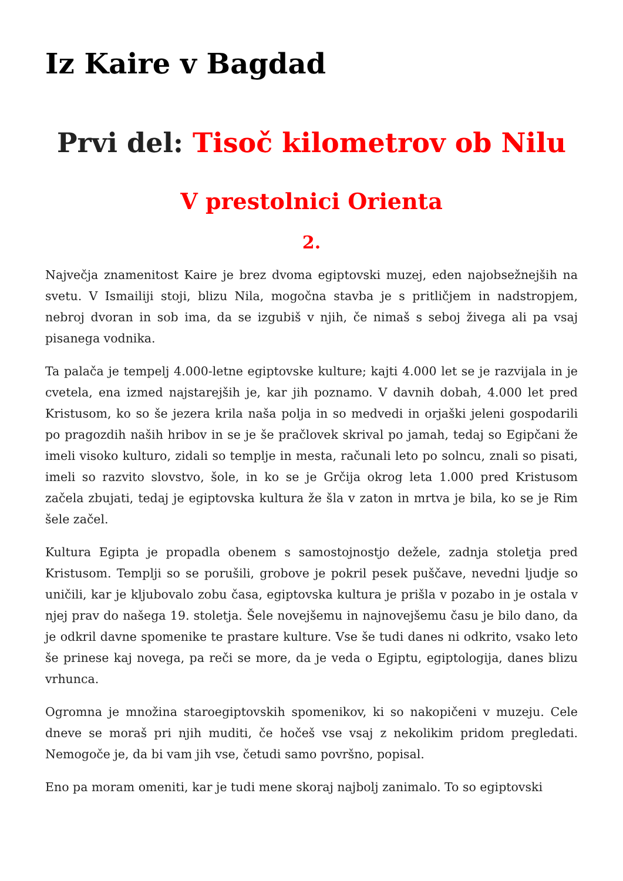Iz Kaire v Bagdad
Prvi del: Tisoč kilometrov ob Nilu
V prestolnici Orienta
2.
Največja znamenitost Kaire je brez dvoma egiptovski muzej, eden najobsežnejših na svetu. V Ismailiji stoji, blizu Nila, mogočna stavba je s pritličjem in nadstropjem, nebroj dvoran in sob ima, da se izgubiš v njih, če nimaš s seboj živega ali pa vsaj pisanega vodnika.
Ta palača je tempelj 4.000-letne egiptovske kulture; kajti 4.000 let se je razvijala in je cvetela, ena izmed najstarejših je, kar jih poznamo. V davnih dobah, 4.000 let pred Kristusom, ko so še jezera krila naša polja in so medvedi in orjaški jeleni gospodarili po pragozdih naših hribov in se je še pračlovek skrival po jamah, tedaj so Egipčani že imeli visoko kulturo, zidali so templje in mesta, računali leto po solncu, znali so pisati, imeli so razvito slovstvo, šole, in ko se je Grčija okrog leta 1.000 pred Kristusom začela zbujati, tedaj je egiptovska kultura že šla v zaton in mrtva je bila, ko se je Rim šele začel.
Kultura Egipta je propadla obenem s samostojnostjo dežele, zadnja stoletja pred Kristusom. Templji so se porušili, grobove je pokril pesek puščave, nevedni ljudje so uničili, kar je kljubovalo zobu časa, egiptovska kultura je prišla v pozabo in je ostala v njej prav do našega 19. stoletja. Šele novejšemu in najnovejšemu času je bilo dano, da je odkril davne spomenike te prastare kulture. Vse še tudi danes ni odkrito, vsako leto še prinese kaj novega, pa reči se more, da je veda o Egiptu, egiptologija, danes blizu vrhunca.
Ogromna je množina staroegiptovskih spomenikov, ki so nakopičeni v muzeju. Cele dneve se moraš pri njih muditi, če hočeš vse vsaj z nekolikim pridom pregledati. Nemogoče je, da bi vam jih vse, četudi samo površno, popisal.
Eno pa moram omeniti, kar je tudi mene skoraj najbolj zanimalo. To so egiptovski